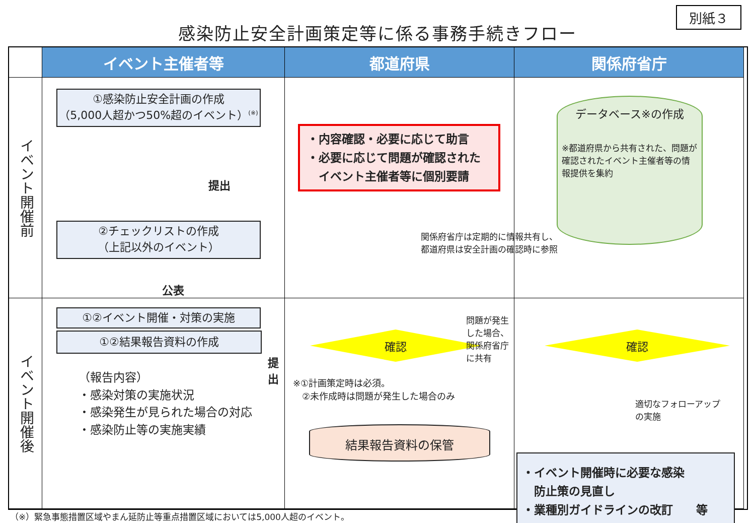別紙３
感染防止安全計画策定等に係る事務手続きフロー
イベント主催者等
都道府県
関係府省庁
イベント開催前
①感染防止安全計画の作成
（5,000人超かつ50%超のイベント）<sup>(※)</sup>
提出
②チェックリストの作成
（上記以外のイベント）
公表
①②イベント開催・対策の実施
・内容確認・必要に応じて助言
・必要に応じて問題が確認された
　イベント主催者等に個別要請
関係府省庁は定期的に情報共有し、
都道府県は安全計画の確認時に参照
データベース※の作成
※都道府県から共有された、問題が確認されたイベント主催者等の情報提供を集約
イベント開催後
①②結果報告資料の作成
提出
（報告内容）
・感染対策の実施状況
・感染発生が見られた場合の対応
・感染防止等の実施実績
確認
※①計画策定時は必須。
　②未作成時は問題が発生した場合のみ
結果報告資料の保管
問題が発生した場合、
関係府省庁に共有
確認
適切なフォローアップ
の実施
・イベント開催時に必要な感染
　防止策の見直し
・業種別ガイドラインの改訂　　等
（※）緊急事態措置区域やまん延防止等重点措置区域においては5,000人超のイベント。